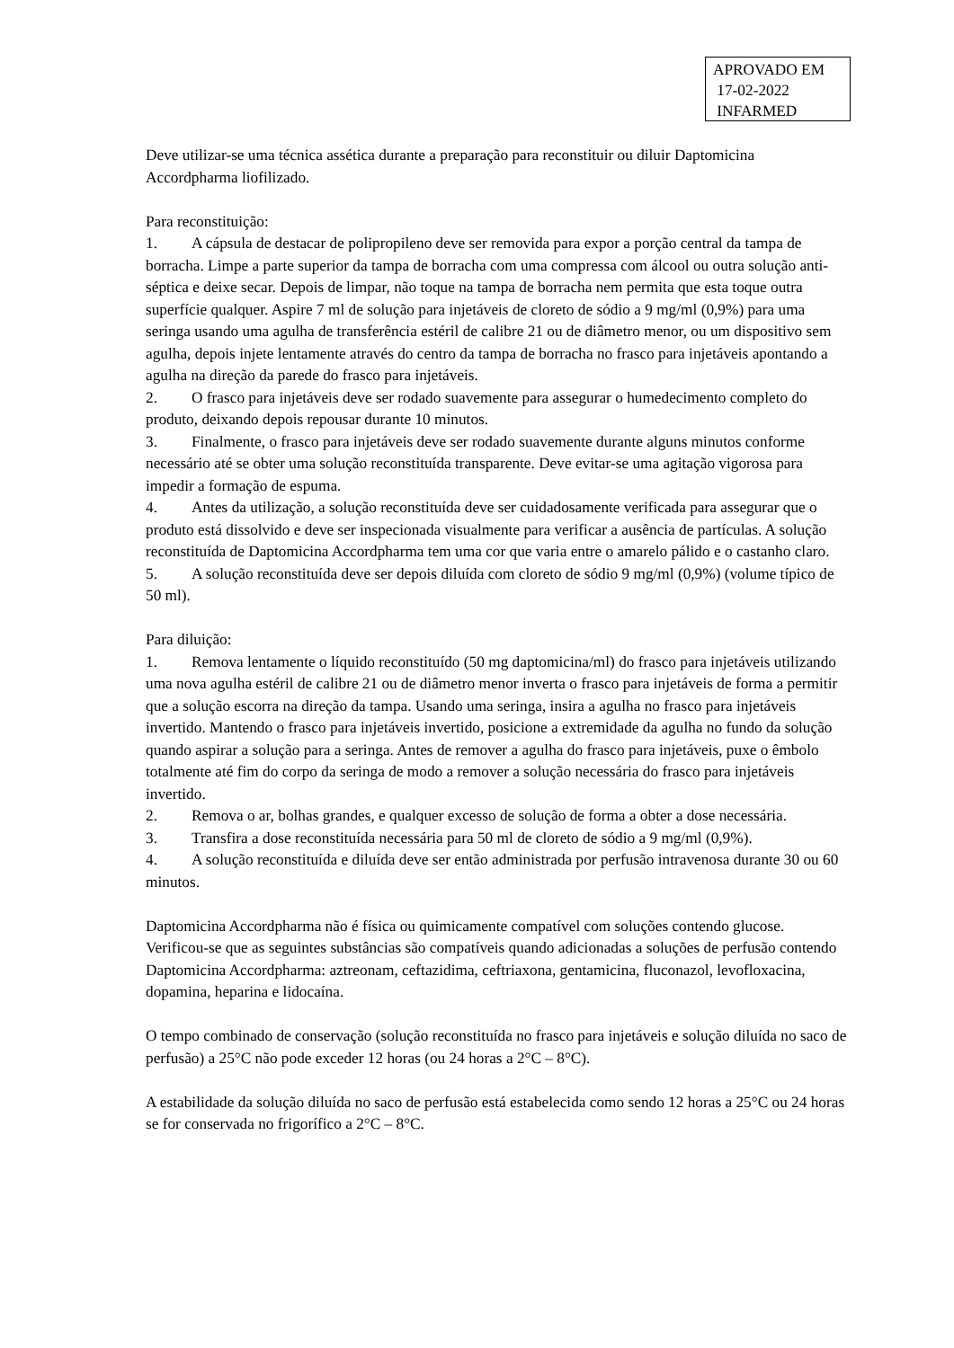APROVADO EM
17-02-2022
INFARMED
Deve utilizar-se uma técnica assética durante a preparação para reconstituir ou diluir Daptomicina Accordpharma liofilizado.
Para reconstituição:
1. A cápsula de destacar de polipropileno deve ser removida para expor a porção central da tampa de borracha. Limpe a parte superior da tampa de borracha com uma compressa com álcool ou outra solução anti-séptica e deixe secar. Depois de limpar, não toque na tampa de borracha nem permita que esta toque outra superfície qualquer. Aspire 7 ml de solução para injetáveis de cloreto de sódio a 9 mg/ml (0,9%) para uma seringa usando uma agulha de transferência estéril de calibre 21 ou de diâmetro menor, ou um dispositivo sem agulha, depois injete lentamente através do centro da tampa de borracha no frasco para injetáveis apontando a agulha na direção da parede do frasco para injetáveis.
2. O frasco para injetáveis deve ser rodado suavemente para assegurar o humedecimento completo do produto, deixando depois repousar durante 10 minutos.
3. Finalmente, o frasco para injetáveis deve ser rodado suavemente durante alguns minutos conforme necessário até se obter uma solução reconstituída transparente. Deve evitar-se uma agitação vigorosa para impedir a formação de espuma.
4. Antes da utilização, a solução reconstituída deve ser cuidadosamente verificada para assegurar que o produto está dissolvido e deve ser inspecionada visualmente para verificar a ausência de partículas. A solução reconstituída de Daptomicina Accordpharma tem uma cor que varia entre o amarelo pálido e o castanho claro.
5. A solução reconstituída deve ser depois diluída com cloreto de sódio 9 mg/ml (0,9%) (volume típico de 50 ml).
Para diluição:
1. Remova lentamente o líquido reconstituído (50 mg daptomicina/ml) do frasco para injetáveis utilizando uma nova agulha estéril de calibre 21 ou de diâmetro menor inverta o frasco para injetáveis de forma a permitir que a solução escorra na direção da tampa. Usando uma seringa, insira a agulha no frasco para injetáveis invertido. Mantendo o frasco para injetáveis invertido, posicione a extremidade da agulha no fundo da solução quando aspirar a solução para a seringa. Antes de remover a agulha do frasco para injetáveis, puxe o êmbolo totalmente até fim do corpo da seringa de modo a remover a solução necessária do frasco para injetáveis invertido.
2. Remova o ar, bolhas grandes, e qualquer excesso de solução de forma a obter a dose necessária.
3. Transfira a dose reconstituída necessária para 50 ml de cloreto de sódio a 9 mg/ml (0,9%).
4. A solução reconstituída e diluída deve ser então administrada por perfusão intravenosa durante 30 ou 60 minutos.
Daptomicina Accordpharma não é física ou quimicamente compatível com soluções contendo glucose. Verificou-se que as seguintes substâncias são compatíveis quando adicionadas a soluções de perfusão contendo Daptomicina Accordpharma: aztreonam, ceftazidima, ceftriaxona, gentamicina, fluconazol, levofloxacina, dopamina, heparina e lidocaína.
O tempo combinado de conservação (solução reconstituída no frasco para injetáveis e solução diluída no saco de perfusão) a 25°C não pode exceder 12 horas (ou 24 horas a 2°C – 8°C).
A estabilidade da solução diluída no saco de perfusão está estabelecida como sendo 12 horas a 25°C ou 24 horas se for conservada no frigorífico a 2°C – 8°C.